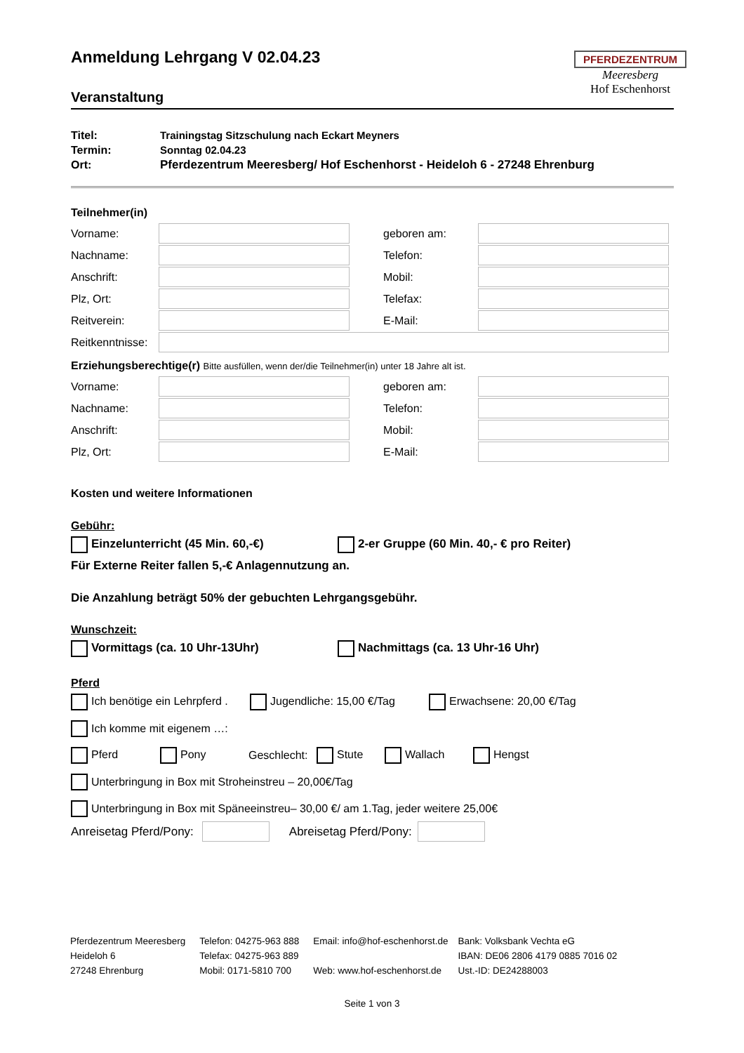PFERDEZENTRUM
Meeresberg
Hof Eschenhorst
Anmeldung Lehrgang V 02.04.23
Veranstaltung
Titel: Trainingstag Sitzschulung nach Eckart Meyners
Termin: Sonntag 02.04.23
Ort: Pferdezentrum Meeresberg/ Hof Eschenhorst - Heideloh 6 - 27248 Ehrenburg
Teilnehmer(in)
Vorname:
geboren am:
Nachname:
Telefon:
Anschrift:
Mobil:
Plz, Ort:
Telefax:
Reitverein:
E-Mail:
Reitkenntnisse:
Erziehungsberechtige(r) Bitte ausfüllen, wenn der/die Teilnehmer(in) unter 18 Jahre alt ist.
Vorname:
geboren am:
Nachname:
Telefon:
Anschrift:
Mobil:
Plz, Ort:
E-Mail:
Kosten und weitere Informationen
Gebühr:
Einzelunterricht (45 Min. 60,-€) 2-er Gruppe (60 Min. 40,- € pro Reiter)
Für Externe Reiter fallen 5,-€ Anlagennutzung an.
Die Anzahlung beträgt 50% der gebuchten Lehrgangsgebühr.
Wunschzeit:
Vormittags (ca. 10 Uhr-13Uhr) Nachmittags (ca. 13 Uhr-16 Uhr)
Pferd
Ich benötige ein Lehrpferd . Jugendliche: 15,00 €/Tag Erwachsene: 20,00 €/Tag
Ich komme mit eigenem …:
Pferd Pony Geschlecht: Stute Wallach Hengst
Unterbringung in Box mit Stroheinstreu – 20,00€/Tag
Unterbringung in Box mit Späneeinstreu– 30,00 €/ am 1.Tag, jeder weitere 25,00€
Anreisetag Pferd/Pony: Abreisetag Pferd/Pony:
Pferdezentrum Meeresberg
Heideloh 6
27248 Ehrenburg
Telefon: 04275-963 888
Telefax: 04275-963 889
Mobil: 0171-5810 700
Email: info@hof-eschenhorst.de
Web: www.hof-eschenhorst.de
Bank: Volksbank Vechta eG
IBAN: DE06 2806 4179 0885 7016 02
Ust.-ID: DE24288003
Seite 1 von 3